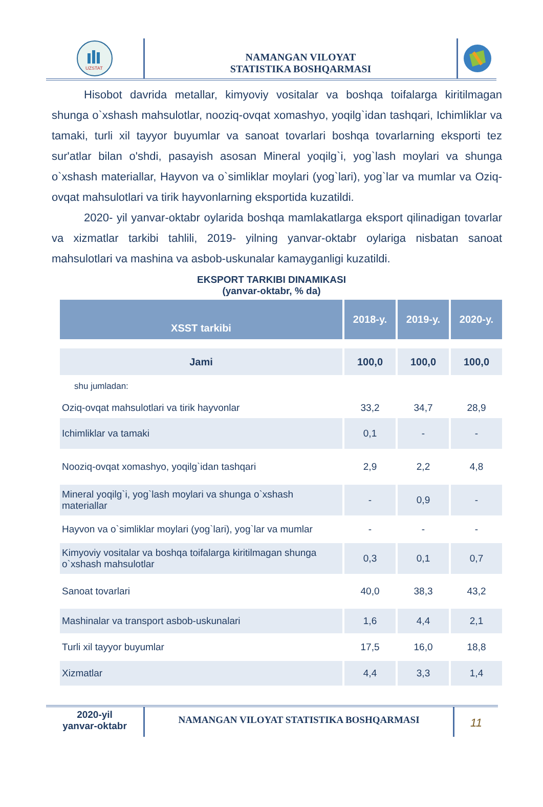UZSTAT
NAMANGAN VILOYAT
STATISTIKA BOSHQARMASI
Hisobot davrida metallar, kimyoviy vositalar va boshqa toifalarga kiritilmagan shunga o`xshash mahsulotlar, nooziq-ovqat xomashyo, yoqilg`idan tashqari, Ichimliklar va tamaki, turli xil tayyor buyumlar va sanoat tovarlari boshqa tovarlarning eksporti tez sur'atlar bilan o'shdi, pasayish asosan Mineral yoqilg`i, yog`lash moylari va shunga o`xshash materiallar, Hayvon va o`simliklar moylari (yog`lari), yog`lar va mumlar va Oziq-ovqat mahsulotlari va tirik hayvonlarning eksportida kuzatildi.
2020- yil yanvar-oktabr oylarida boshqa mamlakatlarga eksport qilinadigan tovarlar va xizmatlar tarkibi tahlili, 2019- yilning yanvar-oktabr oylariga nisbatan sanoat mahsulotlari va mashina va asbob-uskunalar kamayganligi kuzatildi.
EKSPORT TARKIBI DINAMIKASI
(yanvar-oktabr, % da)
| XSST tarkibi | 2018-y. | 2019-y. | 2020-y. |
| --- | --- | --- | --- |
| Jami | 100,0 | 100,0 | 100,0 |
| shu jumladan: | | | |
| Oziq-ovqat mahsulotlari va tirik hayvonlar | 33,2 | 34,7 | 28,9 |
| Ichimliklar va tamaki | 0,1 | - | - |
| Nooziq-ovqat xomashyo, yoqilg`idan tashqari | 2,9 | 2,2 | 4,8 |
| Mineral yoqilg`i, yog`lash moylari va shunga o`xshash materiallar | - | 0,9 | - |
| Hayvon va o`simliklar moylari (yog`lari), yog`lar va mumlar | - | - | - |
| Kimyoviy vositalar va boshqa toifalarga kiritilmagan shunga o`xshash mahsulotlar | 0,3 | 0,1 | 0,7 |
| Sanoat tovarlari | 40,0 | 38,3 | 43,2 |
| Mashinalar va transport asbob-uskunalari | 1,6 | 4,4 | 2,1 |
| Turli xil tayyor buyumlar | 17,5 | 16,0 | 18,8 |
| Xizmatlar | 4,4 | 3,3 | 1,4 |
2020-yil
yanvar-oktabr
NAMANGAN VILOYAT STATISTIKA BOSHQARMASI
11